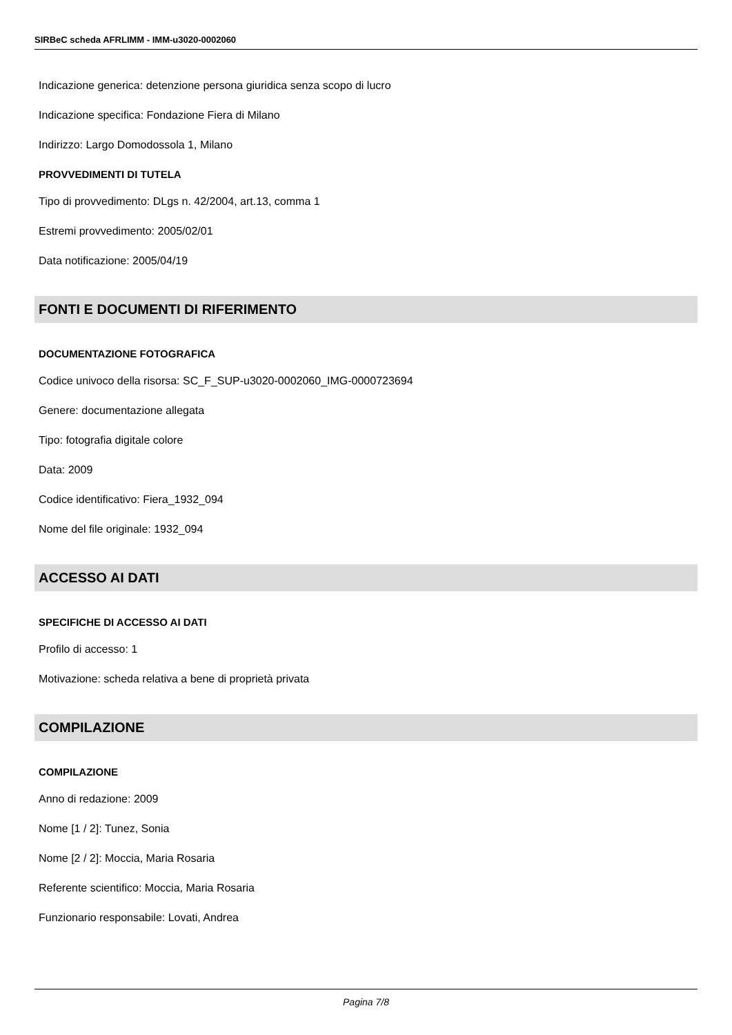SIRBeC scheda AFRLIMM - IMM-u3020-0002060
Indicazione generica: detenzione persona giuridica senza scopo di lucro
Indicazione specifica: Fondazione Fiera di Milano
Indirizzo: Largo Domodossola 1, Milano
PROVVEDIMENTI DI TUTELA
Tipo di provvedimento: DLgs n. 42/2004, art.13, comma 1
Estremi provvedimento: 2005/02/01
Data notificazione: 2005/04/19
FONTI E DOCUMENTI DI RIFERIMENTO
DOCUMENTAZIONE FOTOGRAFICA
Codice univoco della risorsa: SC_F_SUP-u3020-0002060_IMG-0000723694
Genere: documentazione allegata
Tipo: fotografia digitale colore
Data: 2009
Codice identificativo: Fiera_1932_094
Nome del file originale: 1932_094
ACCESSO AI DATI
SPECIFICHE DI ACCESSO AI DATI
Profilo di accesso: 1
Motivazione: scheda relativa a bene di proprietà privata
COMPILAZIONE
COMPILAZIONE
Anno di redazione: 2009
Nome [1 / 2]: Tunez, Sonia
Nome [2 / 2]: Moccia, Maria Rosaria
Referente scientifico: Moccia, Maria Rosaria
Funzionario responsabile: Lovati, Andrea
Pagina 7/8